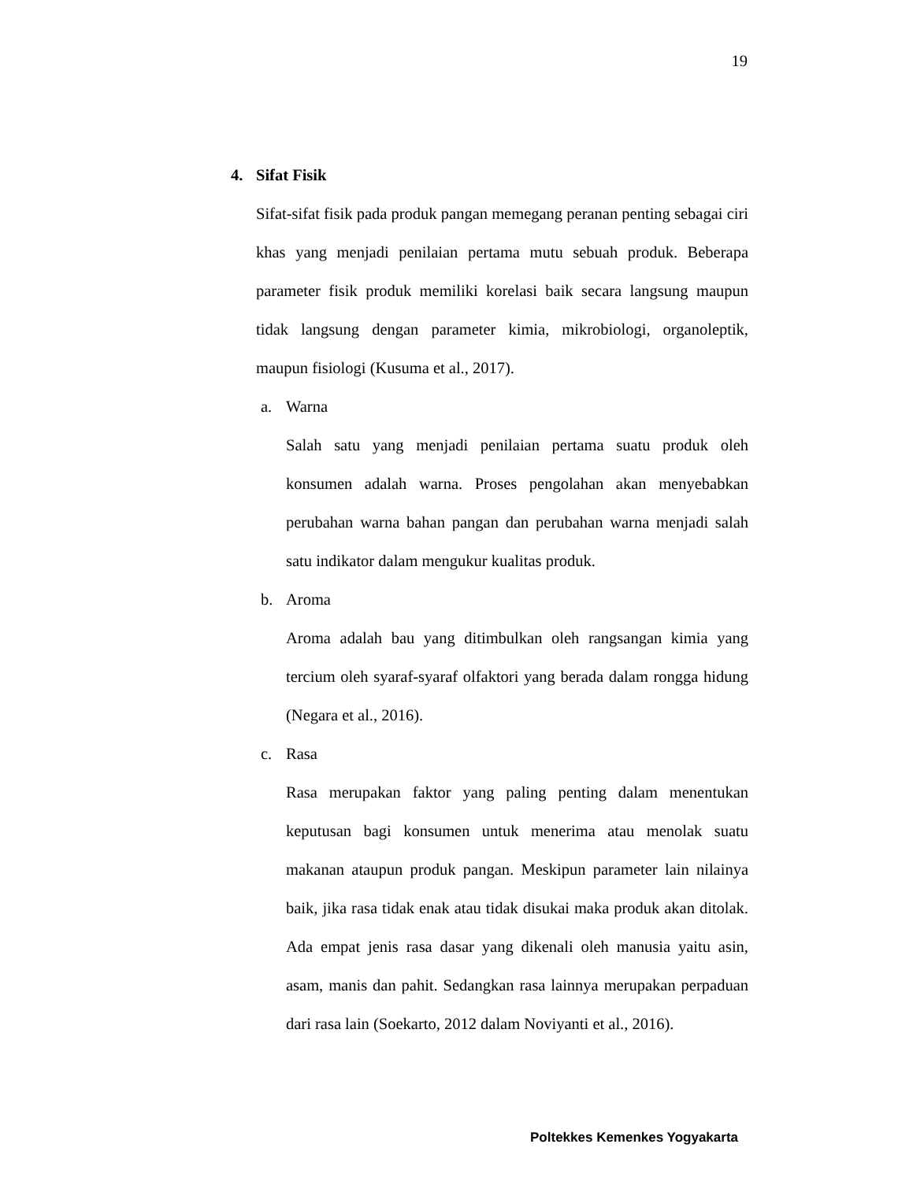19
4. Sifat Fisik
Sifat-sifat fisik pada produk pangan memegang peranan penting sebagai ciri khas yang menjadi penilaian pertama mutu sebuah produk. Beberapa parameter fisik produk memiliki korelasi baik secara langsung maupun tidak langsung dengan parameter kimia, mikrobiologi, organoleptik, maupun fisiologi (Kusuma et al., 2017).
a. Warna
Salah satu yang menjadi penilaian pertama suatu produk oleh konsumen adalah warna. Proses pengolahan akan menyebabkan perubahan warna bahan pangan dan perubahan warna menjadi salah satu indikator dalam mengukur kualitas produk.
b. Aroma
Aroma adalah bau yang ditimbulkan oleh rangsangan kimia yang tercium oleh syaraf-syaraf olfaktori yang berada dalam rongga hidung (Negara et al., 2016).
c. Rasa
Rasa merupakan faktor yang paling penting dalam menentukan keputusan bagi konsumen untuk menerima atau menolak suatu makanan ataupun produk pangan. Meskipun parameter lain nilainya baik, jika rasa tidak enak atau tidak disukai maka produk akan ditolak. Ada empat jenis rasa dasar yang dikenali oleh manusia yaitu asin, asam, manis dan pahit. Sedangkan rasa lainnya merupakan perpaduan dari rasa lain (Soekarto, 2012 dalam Noviyanti et al., 2016).
Poltekkes Kemenkes Yogyakarta